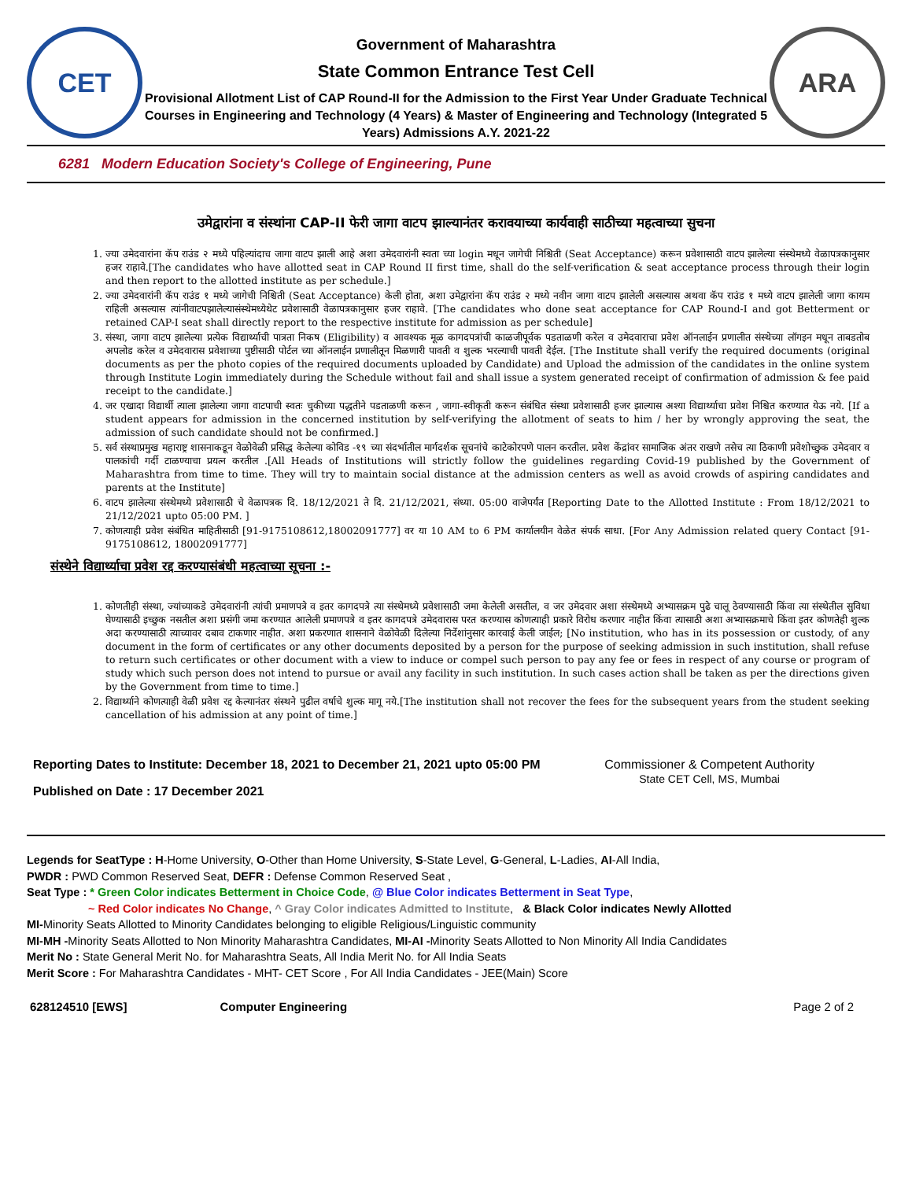CET
Government of Maharashtra
State Common Entrance Test Cell
Provisional Allotment List of CAP Round-II for the Admission to the First Year Under Graduate Technical Courses in Engineering and Technology (4 Years) & Master of Engineering and Technology (Integrated 5 Years) Admissions A.Y. 2021-22
ARA
6281 Modern Education Society's College of Engineering, Pune
उमेद्वारांना व संस्थांना CAP-II फेरी जागा वाटप झाल्यानंतर करावयाच्या कार्यवाही साठीच्या महत्वाच्या सुचना
1. ज्या उमेदवारांना कॅप राउंड २ मध्ये पहिल्यांदाच जागा वाटप झाली आहे अशा उमेदवारांनी स्वता च्या login मधून जागेची निश्चिती (Seat Acceptance) करून प्रवेशासाठी वाटप झालेल्या संस्थेमध्ये वेळापत्रकानुसार हजर राहावे.[The candidates who have allotted seat in CAP Round II first time, shall do the self-verification & seat acceptance process through their login and then report to the allotted institute as per schedule.]
2. ज्या उमेदवारांनी कॅप राउंड १ मध्ये जागेची निश्चिती (Seat Acceptance) केली होता, अशा उमेद्वारांना कॅप राउंड २ मध्ये नवीन जागा वाटप झालेली असल्यास अथवा कॅप राउंड १ मध्ये वाटप झालेली जागा कायम राहिली असल्यास त्यांनीवाटपझालेल्यासंस्थेमध्येथेट प्रवेशासाठी वेळापत्रकानुसार हजर राहावे. [The candidates who done seat acceptance for CAP Round-I and got Betterment or retained CAP-I seat shall directly report to the respective institute for admission as per schedule]
3. संस्था, जागा वाटप झालेल्या प्रत्येक विद्यार्थ्याची पात्रता निकष (Eligibility) व आवश्यक मूळ कागदपत्रांची काळजीपूर्वक पडताळणी करेल व उमेदवाराचा प्रवेश ऑनलाईन प्रणालीत संस्थेच्या लॉगइन मधून ताबडतोब अपलोड करेल व उमेदवारास प्रवेशाच्या पुष्टीसाठी पोर्टल च्या ऑनलाईन प्रणालीतून मिळणारी पावती व शुल्क भरल्याची पावती देईल. [The Institute shall verify the required documents (original documents as per the photo copies of the required documents uploaded by Candidate) and Upload the admission of the candidates in the online system through Institute Login immediately during the Schedule without fail and shall issue a system generated receipt of confirmation of admission & fee paid receipt to the candidate.]
4. जर एखादा विद्यार्थी त्याला झालेल्या जागा वाटपाची स्वतः चुकीच्या पद्धतीने पडताळणी करून , जागा-स्वीकृती करून संबंधित संस्था प्रवेशासाठी हजर झाल्यास अश्या विद्यार्थ्याचा प्रवेश निश्चित करण्यात येऊ नये. [If a student appears for admission in the concerned institution by self-verifying the allotment of seats to him / her by wrongly approving the seat, the admission of such candidate should not be confirmed.]
5. सर्व संस्थाप्रमुख महाराष्ट्र शासनाकडून वेळोवेळी प्रसिद्ध केलेल्या कोविड -१९ च्या संदर्भातील मार्गदर्शक सूचनांचे काटेकोरपणे पालन करतील. प्रवेश केंद्रांवर सामाजिक अंतर राखणे तसेच त्या ठिकाणी प्रवेशोच्छुक उमेदवार व पालकांची गर्दी टाळण्याचा प्रयत्न करतील .[All Heads of Institutions will strictly follow the guidelines regarding Covid-19 published by the Government of Maharashtra from time to time. They will try to maintain social distance at the admission centers as well as avoid crowds of aspiring candidates and parents at the Institute]
6. वाटप झालेल्या संस्थेमध्ये प्रवेशासाठी चे वेळापत्रक दि. 18/12/2021 ते दि. 21/12/2021, संध्या. 05:00 वाजेपर्यंत [Reporting Date to the Allotted Institute : From 18/12/2021 to 21/12/2021 upto 05:00 PM. ]
7. कोणत्याही प्रवेश संबंधित माहितीसाठी [91-9175108612,18002091777] वर या 10 AM to 6 PM कार्यालयीन वेळेत संपर्क साधा. [For Any Admission related query Contact [91-9175108612, 18002091777]
संस्थेने विद्यार्थ्याचा प्रवेश रद्द करण्यासंबंधी महत्वाच्या सूचना :-
1. कोणतीही संस्था, ज्यांच्याकडे उमेदवारांनी त्यांची प्रमाणपत्रे व इतर कागदपत्रे त्या संस्थेमध्ये प्रवेशासाठी जमा केलेली असतील, व जर उमेदवार अशा संस्थेमध्ये अभ्यासक्रम पुढे चालू ठेवण्यासाठी किंवा त्या संस्थेतील सुविधा घेण्यासाठी इच्छुक नसतील अशा प्रसंगी जमा करण्यात आलेली प्रमाणपत्रे व इतर कागदपत्रे उमेदवारास परत करण्यास कोणत्याही प्रकारे विरोध करणार नाहीत किंवा त्यासाठी अशा अभ्यासक्रमाचे किंवा इतर कोणतेही शुल्क अदा करण्यासाठी त्याच्यावर दबाव टाकणार नाहीत. अशा प्रकरणात शासनाने वेळोवेळी दिलेल्या निर्देशांनुसार कारवाई केली जाईल; [No institution, who has in its possession or custody, of any document in the form of certificates or any other documents deposited by a person for the purpose of seeking admission in such institution, shall refuse to return such certificates or other document with a view to induce or compel such person to pay any fee or fees in respect of any course or program of study which such person does not intend to pursue or avail any facility in such institution. In such cases action shall be taken as per the directions given by the Government from time to time.]
2. विद्यार्थ्याने कोणत्याही वेळी प्रवेश रद्द केल्यानंतर संस्थने पुढील वर्षाचे शुल्क मागू नये.[The institution shall not recover the fees for the subsequent years from the student seeking cancellation of his admission at any point of time.]
Reporting Dates to Institute: December 18, 2021 to December 21, 2021 upto 05:00 PM
Published on Date : 17 December 2021
Commissioner & Competent Authority
State CET Cell, MS, Mumbai
Legends for SeatType : H-Home University, O-Other than Home University, S-State Level, G-General, L-Ladies, AI-All India,
PWDR : PWD Common Reserved Seat, DEFR : Defense Common Reserved Seat ,
Seat Type : * Green Color indicates Betterment in Choice Code, @ Blue Color indicates Betterment in Seat Type,
~ Red Color indicates No Change, ^ Gray Color indicates Admitted to Institute, & Black Color indicates Newly Allotted
MI-Minority Seats Allotted to Minority Candidates belonging to eligible Religious/Linguistic community
MI-MH -Minority Seats Allotted to Non Minority Maharashtra Candidates, MI-AI -Minority Seats Allotted to Non Minority All India Candidates
Merit No : State General Merit No. for Maharashtra Seats, All India Merit No. for All India Seats
Merit Score : For Maharashtra Candidates - MHT- CET Score , For All India Candidates - JEE(Main) Score
628124510 [EWS] Computer Engineering Page 2 of 2